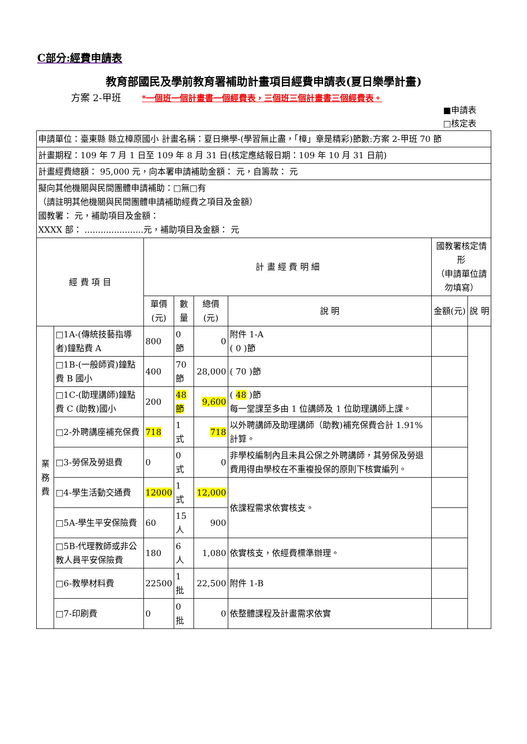C部分:經費申請表
教育部國民及學前教育署補助計畫項目經費申請表(夏日樂學計畫)
方案 2-甲班 *一個班一個計畫書一個經費表，三個班三個計畫書三個經費表。
■申請表
□核定表
| 申請單位：臺東縣 縣立樟原國小 計畫名稱：夏日樂學-(學習無止盡，「樟」章是精彩)節數:方案 2-甲班 70 節 | | | | | | | |
| 計畫期程：109 年 7 月 1 日至 109 年 8 月 31 日(核定應結報日期：109 年 10 月 31 日前) | | | | | | | |
| 計畫經費總額： 95,000 元，向本署申請補助金額： 元，自籌款： 元 | | | | | | | |
| 擬向其他機關與民間團體申請補助：□無□有 （請註明其他機關與民間團體申請補助經費之項目及金額） 國教署： 元，補助項目及金額： XXXX 部： ......................元，補助項目及金額： 元 | | | | | | | |
| 經 費 項 目 | | 計 畫 經 費 明 細 | | | | 國教署核定情形 （申請單位請勿填寫） | |
| | | 單價 (元) | 數量 | 總價(元) | 說 明 | 金額(元) | 說 明 |
| 業 務 費 | □1A-(傳統技藝指導者)鐘點費 A | 800 | 0 節 | 0 | 附件 1-A ( 0 )節 | | |
| | □1B-(一般師資)鐘點費 B 國小 | 400 | 70 節 | 28,000 | ( 70 )節 | | |
| | □1C-(助理講師)鐘點費 C (助教)國小 | 200 | 48 節 | 9,600 | ( 48 )節 每一堂課至多由 1 位講師及 1 位助理講師上課。 | | |
| | □2-外聘講座補充保費 | 718 | 1 式 | 718 | 以外聘講師及助理講師（助教)補充保費合計 1.91%計算。 | | |
| | □3-勞保及勞退費 | 0 | 0 式 | 0 | 非學校編制內且未具公保之外聘講師，其勞保及勞退費用得由學校在不重複投保的原則下核實編列。 | | |
| | □4-學生活動交通費 | 12000 | 1 式 | 12,000 | 依課程需求依實核支。 | | |
| | □5A-學生平安保險費 | 60 | 15 人 | 900 | | | |
| | □5B-代理教師或非公教人員平安保險費 | 180 | 6 人 | 1,080 | 依實核支，依經費標準辦理。 | | |
| | □6-教學材料費 | 22500 | 1 批 | 22,500 | 附件 1-B | | |
| | □7-印刷費 | 0 | 0 批 | 0 | 依整體課程及計畫需求依實 | | |